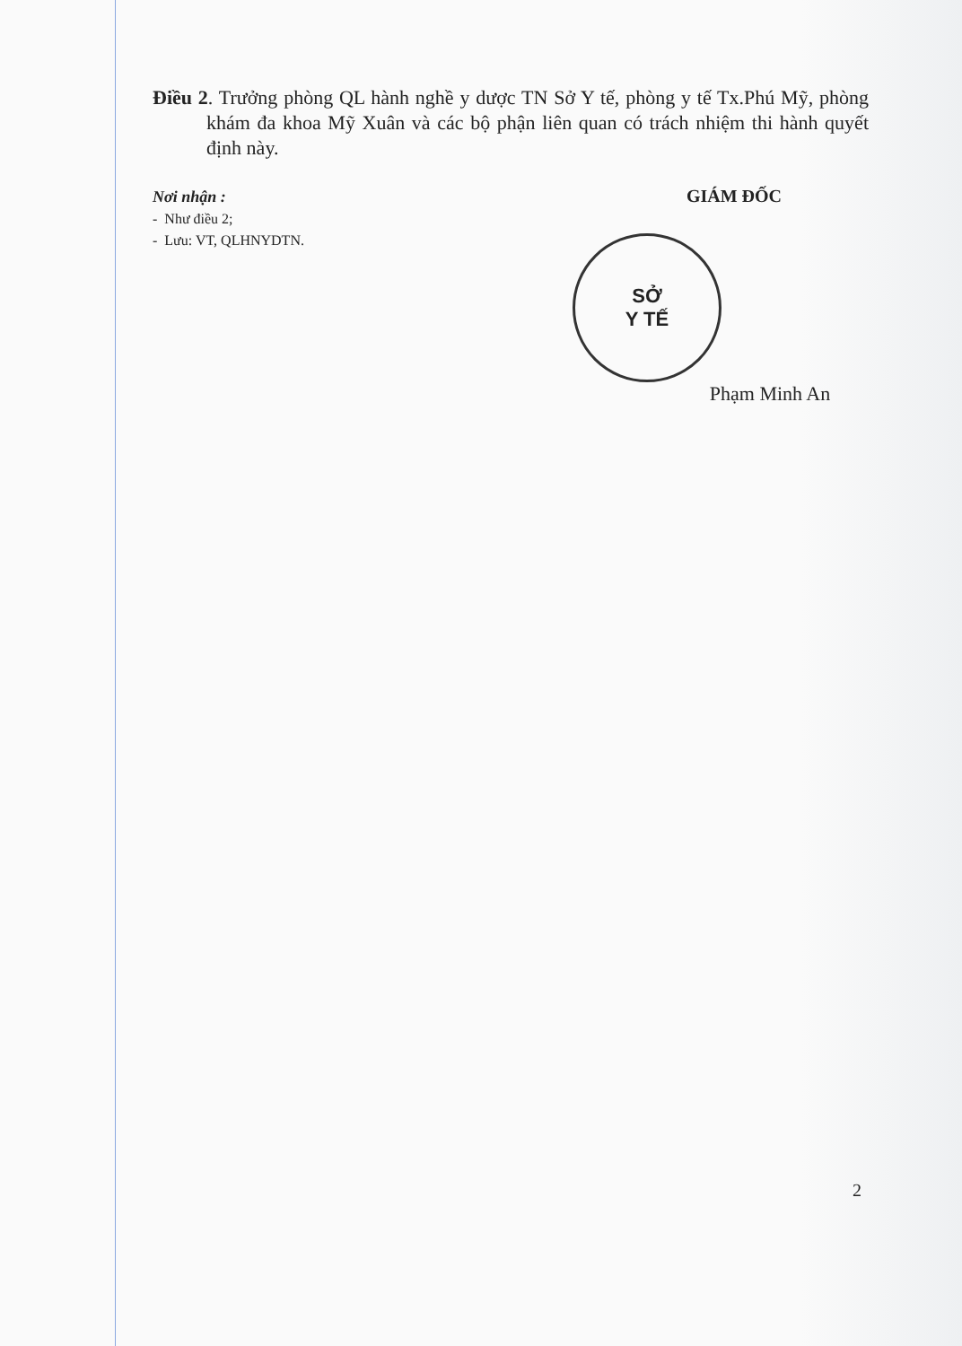Điều 2. Trưởng phòng QL hành nghề y dược TN Sở Y tế, phòng y tế Tx.Phú Mỹ, phòng khám đa khoa Mỹ Xuân và các bộ phận liên quan có trách nhiệm thi hành quyết định này.
Nơi nhận :
- Như điều 2;
- Lưu: VT, QLHNYDTN.
GIÁM ĐỐC
SỞ
Y TẾ
Phạm Minh An
2